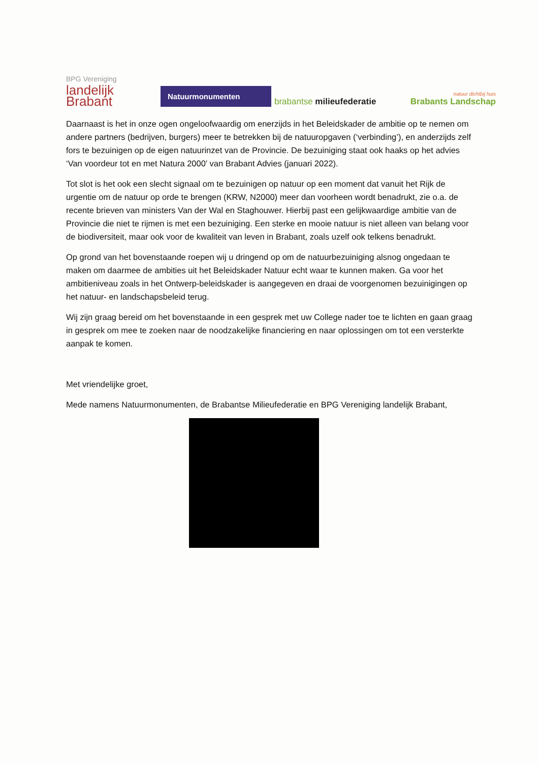BPG Vereniging
landelijk
Brabant
Natuurmonumenten
brabantse milieufederatie
natuur dichtbij huis
Brabants Landschap
Daarnaast is het in onze ogen ongeloofwaardig om enerzijds in het Beleidskader de ambitie op te nemen om andere partners (bedrijven, burgers) meer te betrekken bij de natuuropgaven (‘verbinding’), en anderzijds zelf fors te bezuinigen op de eigen natuurinzet van de Provincie. De bezuiniging staat ook haaks op het advies ‘Van voordeur tot en met Natura 2000’ van Brabant Advies (januari 2022).
Tot slot is het ook een slecht signaal om te bezuinigen op natuur op een moment dat vanuit het Rijk de urgentie om de natuur op orde te brengen (KRW, N2000) meer dan voorheen wordt benadrukt, zie o.a. de recente brieven van ministers Van der Wal en Staghouwer. Hierbij past een gelijkwaardige ambitie van de Provincie die niet te rijmen is met een bezuiniging. Een sterke en mooie natuur is niet alleen van belang voor de biodiversiteit, maar ook voor de kwaliteit van leven in Brabant, zoals uzelf ook telkens benadrukt.
Op grond van het bovenstaande roepen wij u dringend op om de natuurbezuiniging alsnog ongedaan te maken om daarmee de ambities uit het Beleidskader Natuur echt waar te kunnen maken. Ga voor het ambitieniveau zoals in het Ontwerp-beleidskader is aangegeven en draai de voorgenomen bezuinigingen op het natuur- en landschapsbeleid terug.
Wij zijn graag bereid om het bovenstaande in een gesprek met uw College nader toe te lichten en gaan graag in gesprek om mee te zoeken naar de noodzakelijke financiering en naar oplossingen om tot een versterkte aanpak te komen.
Met vriendelijke groet,
Mede namens Natuurmonumenten, de Brabantse Milieufederatie en BPG Vereniging landelijk Brabant,